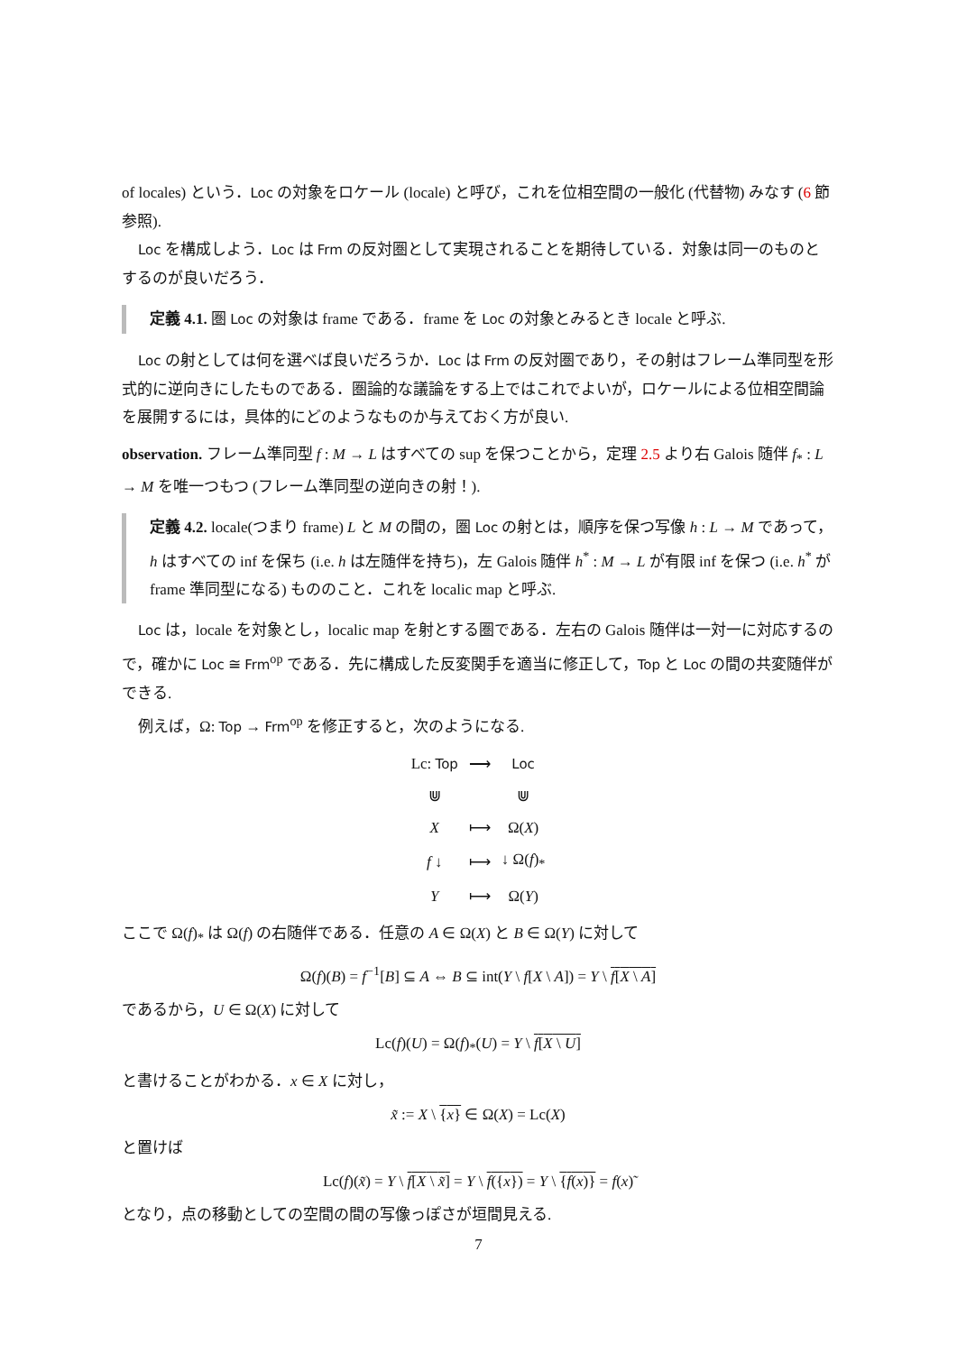of locales) という．Loc の対象をロケール (locale) と呼び，これを位相空間の一般化 (代替物) みなす (6 節参照).
Loc を構成しよう．Loc は Frm の反対圏として実現されることを期待している．対象は同一のものとするのが良いだろう．
定義 4.1. 圏 Loc の対象は frame である．frame を Loc の対象とみるとき locale と呼ぶ.
Loc の射としては何を選べば良いだろうか．Loc は Frm の反対圏であり，その射はフレーム準同型を形式的に逆向きにしたものである．圏論的な議論をする上ではこれでよいが，ロケールによる位相空間論を展開するには，具体的にどのようなものか与えておく方が良い.
observation. フレーム準同型 f : M → L はすべての sup を保つことから，定理 2.5 より右 Galois 随伴 f<sub>*</sub> : L → M を唯一つもつ (フレーム準同型の逆向きの射！).
定義 4.2. locale(つまり frame) L と M の間の，圏 Loc の射とは，順序を保つ写像 h : L → M であって，h はすべての inf を保ち (i.e. h は左随伴を持ち)，左 Galois 随伴 h<sup>*</sup> : M → L が有限 inf を保つ (i.e. h<sup>*</sup> が frame 準同型になる) もののこと．これを localic map と呼ぶ.
Loc は，locale を対象とし，localic map を射とする圏である．左右の Galois 随伴は一対一に対応するので，確かに Loc ≅ Frm<sup>op</sup> である．先に構成した反変関手を適当に修正して，Top と Loc の間の共変随伴ができる.
例えば，Ω: Top → Frm<sup>op</sup> を修正すると，次のようになる.
| Lc: Top | ⟶ | Loc |
| ⋓ | | ⋓ |
| X | ⟼ | Ω( X ) |
| f ↓ | ⟼ | ↓ Ω( f )<sub>*</sub> |
| Y | ⟼ | Ω( Y ) |
ここで Ω(f)<sub>*</sub> は Ω(f) の右随伴である．任意の A ∈ Ω(X) と B ∈ Ω(Y) に対して
Ω(f)(B) = f<sup>−1</sup>[B] ⊆ A ⇔ B ⊆ int(Y \ f[X \ A]) = Y \ f[X \ A]
であるから，U ∈ Ω(X) に対して
Lc(f)(U) = Ω(f)<sub>*</sub>(U) = Y \ f[X \ U]
と書けることがわかる．x ∈ X に対し，
x̃ := X \ {x} ∈ Ω(X) = Lc(X)
と置けば
Lc(f)(x̃) = Y \ f[X \ x̃] = Y \ f({x}) = Y \ {f(x)} = f(x)̃
となり，点の移動としての空間の間の写像っぽさが垣間見える.
7